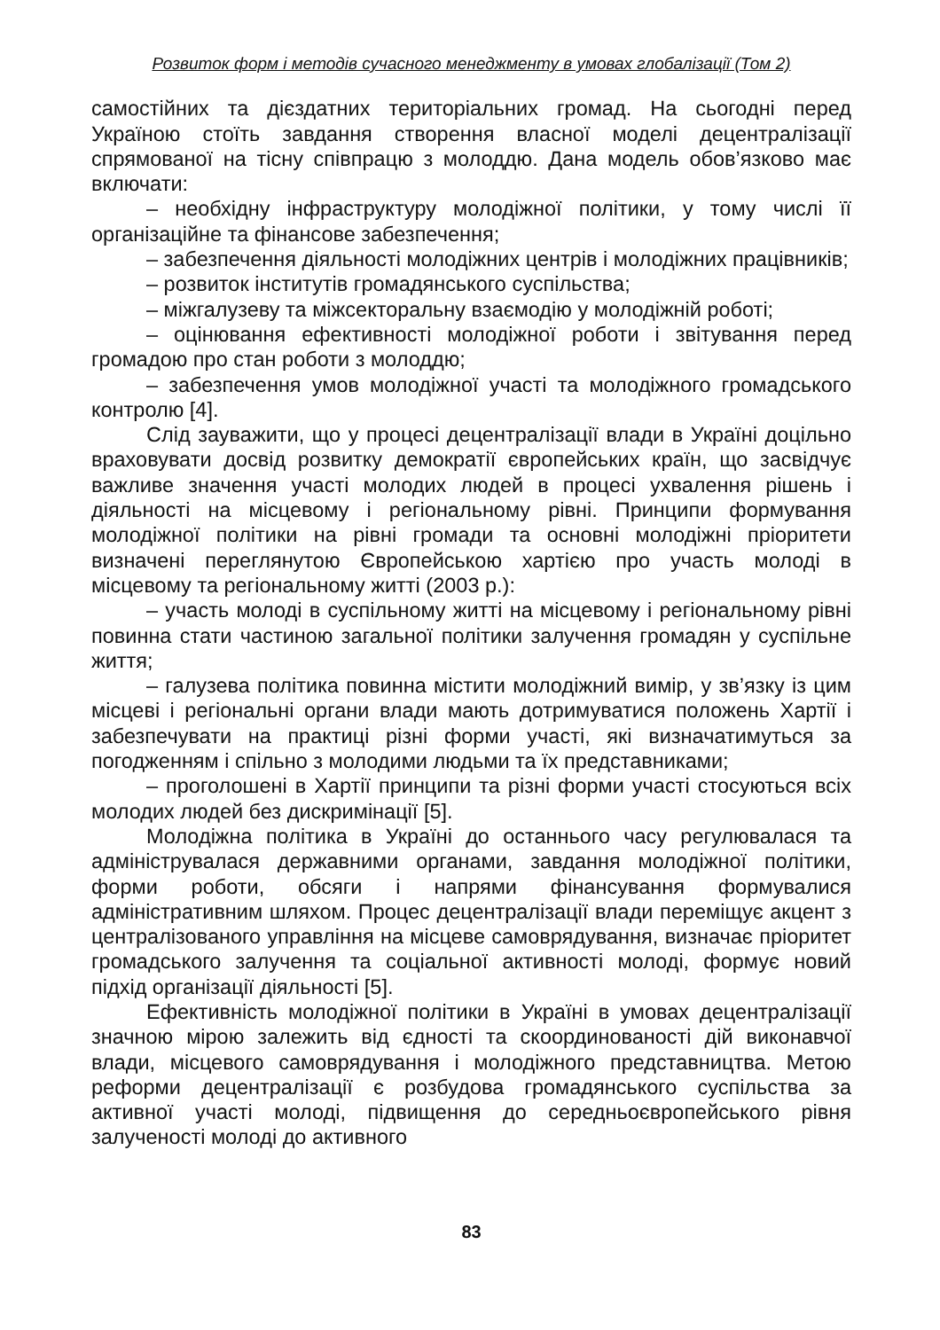Розвиток форм і методів сучасного менеджменту в умовах глобалізації (Том 2)
самостійних та дієздатних територіальних громад. На сьогодні перед Україною стоїть завдання створення власної моделі децентралізації спрямованої на тісну співпрацю з молоддю. Дана модель обов’язково має включати:
– необхідну інфраструктуру молодіжної політики, у тому числі її організаційне та фінансове забезпечення;
– забезпечення діяльності молодіжних центрів і молодіжних працівників;
– розвиток інститутів громадянського суспільства;
– міжгалузеву та міжсекторальну взаємодію у молодіжній роботі;
– оцінювання ефективності молодіжної роботи і звітування перед громадою про стан роботи з молоддю;
– забезпечення умов молодіжної участі та молодіжного громадського контролю [4].
Слід зауважити, що у процесі децентралізації влади в Україні доцільно враховувати досвід розвитку демократії європейських країн, що засвідчує важливе значення участі молодих людей в процесі ухвалення рішень і діяльності на місцевому і регіональному рівні. Принципи формування молодіжної політики на рівні громади та основні молодіжні пріоритети визначені переглянутою Європейською хартією про участь молоді в місцевому та регіональному житті (2003 р.):
– участь молоді в суспільному житті на місцевому і регіональному рівні повинна стати частиною загальної політики залучення громадян у суспільне життя;
– галузева політика повинна містити молодіжний вимір, у зв’язку із цим місцеві і регіональні органи влади мають дотримуватися положень Хартії і забезпечувати на практиці різні форми участі, які визначатимуться за погодженням і спільно з молодими людьми та їх представниками;
– проголошені в Хартії принципи та різні форми участі стосуються всіх молодих людей без дискримінації [5].
Молодіжна політика в Україні до останнього часу регулювалася та адмініструвалася державними органами, завдання молодіжної політики, форми роботи, обсяги і напрями фінансування формувалися адміністративним шляхом. Процес децентралізації влади переміщує акцент з централізованого управління на місцеве самоврядування, визначає пріоритет громадського залучення та соціальної активності молоді, формує новий підхід організації діяльності [5].
Ефективність молодіжної політики в Україні в умовах децентралізації значною мірою залежить від єдності та скоординованості дій виконавчої влади, місцевого самоврядування і молодіжного представництва. Метою реформи децентралізації є розбудова громадянського суспільства за активної участі молоді, підвищення до середньоєвропейського рівня залученості молоді до активного
83